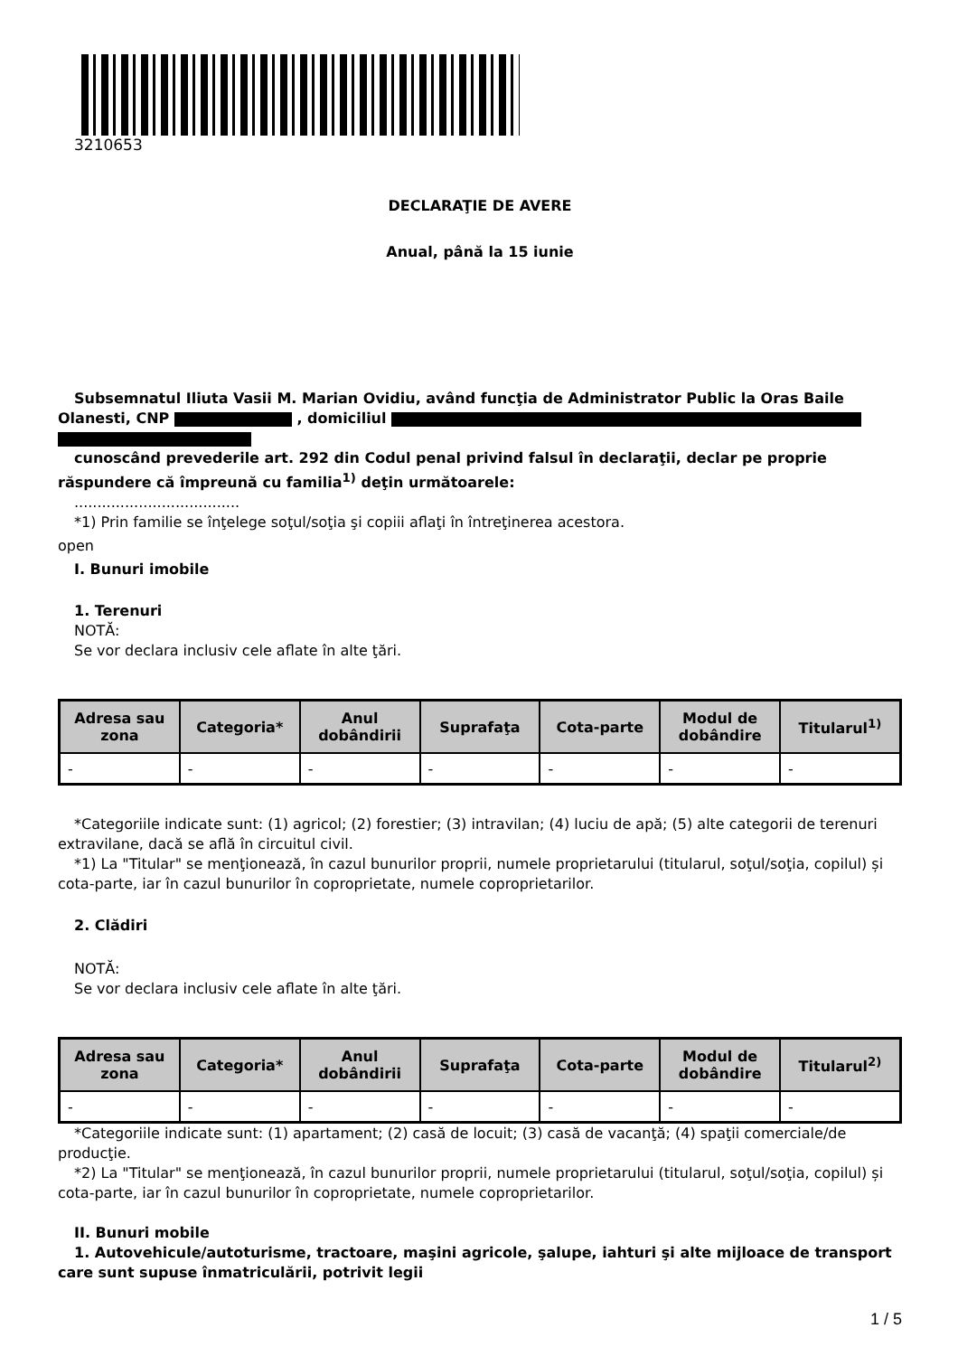3210653
DECLARAŢIE DE AVERE
Anual, până la 15 iunie
Subsemnatul Iliuta Vasii M. Marian Ovidiu, având funcţia de Administrator Public la Oras Baile Olanesti, CNP , domiciliul
cunoscând prevederile art. 292 din Codul penal privind falsul în declaraţii, declar pe proprie răspundere că împreună cu familia<sup>1)</sup> deţin următoarele:
....................................
*1) Prin familie se înţelege soţul/soţia şi copiii aflaţi în întreţinerea acestora.
open
I. Bunuri imobile
1. Terenuri
NOTĂ:
Se vor declara inclusiv cele aflate în alte ţări.
| Adresa sau zona | Categoria* | Anul dobândirii | Suprafaţa | Cota-parte | Modul de dobândire | Titularul<sup>1)</sup> |
| --- | --- | --- | --- | --- | --- | --- |
| - | - | - | - | - | - | - |
*Categoriile indicate sunt: (1) agricol; (2) forestier; (3) intravilan; (4) luciu de apă; (5) alte categorii de terenuri extravilane, dacă se află în circuitul civil.
*1) La "Titular" se menţionează, în cazul bunurilor proprii, numele proprietarului (titularul, soţul/soţia, copilul) și cota-parte, iar în cazul bunurilor în coproprietate, numele coproprietarilor.
2. Clădiri
NOTĂ:
Se vor declara inclusiv cele aflate în alte ţări.
| Adresa sau zona | Categoria* | Anul dobândirii | Suprafaţa | Cota-parte | Modul de dobândire | Titularul<sup>2)</sup> |
| --- | --- | --- | --- | --- | --- | --- |
| - | - | - | - | - | - | - |
*Categoriile indicate sunt: (1) apartament; (2) casă de locuit; (3) casă de vacanţă; (4) spaţii comerciale/de producţie.
*2) La "Titular" se menţionează, în cazul bunurilor proprii, numele proprietarului (titularul, soţul/soţia, copilul) și cota-parte, iar în cazul bunurilor în coproprietate, numele coproprietarilor.
II. Bunuri mobile
1. Autovehicule/autoturisme, tractoare, maşini agricole, şalupe, iahturi şi alte mijloace de transport care sunt supuse înmatriculării, potrivit legii
1 / 5